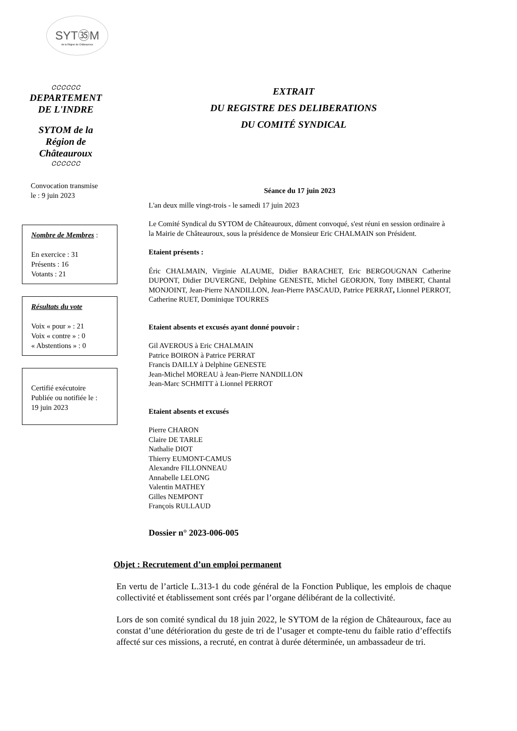SYT㉟M
de la Région de Châteauroux
ᏣᏣᏣᏣᏣᏣ
DEPARTEMENT
DE L'INDRE
SYTOM de la
Région de
Châteauroux
ᏣᏣᏣᏣᏣᏣ
Convocation transmise
le : 9 juin 2023
Nombre de Membres :
En exercice : 31
Présents : 16
Votants : 21
Résultats du vote
Voix « pour » : 21
Voix « contre » : 0
« Abstentions » : 0
Certifié exécutoire
Publiée ou notifiée le :
19 juin 2023
EXTRAIT
DU REGISTRE DES DELIBERATIONS
DU COMITÉ SYNDICAL
Séance du 17 juin 2023
L'an deux mille vingt-trois - le samedi 17 juin 2023
Le Comité Syndical du SYTOM de Châteauroux, dûment convoqué, s'est réuni en session ordinaire à la Mairie de Châteauroux, sous la présidence de Monsieur Eric CHALMAIN son Président.
Etaient présents :
Éric CHALMAIN, Virginie ALAUME, Didier BARACHET, Eric BERGOUGNAN Catherine DUPONT, Didier DUVERGNE, Delphine GENESTE, Michel GEORJON, Tony IMBERT, Chantal MONJOINT, Jean-Pierre NANDILLON, Jean-Pierre PASCAUD, Patrice PERRAT, Lionnel PERROT, Catherine RUET, Dominique TOURRES
Etaient absents et excusés ayant donné pouvoir :
Gil AVEROUS à Eric CHALMAIN
Patrice BOIRON à Patrice PERRAT
Francis DAILLY à Delphine GENESTE
Jean-Michel MOREAU à Jean-Pierre NANDILLON
Jean-Marc SCHMITT à Lionnel PERROT
Etaient absents et excusés
Pierre CHARON
Claire DE TARLE
Nathalie DIOT
Thierry EUMONT-CAMUS
Alexandre FILLONNEAU
Annabelle LELONG
Valentin MATHEY
Gilles NEMPONT
François RULLAUD
Dossier n° 2023-006-005
Objet : Recrutement d’un emploi permanent
En vertu de l’article L.313-1 du code général de la Fonction Publique, les emplois de chaque collectivité et établissement sont créés par l’organe délibérant de la collectivité.
Lors de son comité syndical du 18 juin 2022, le SYTOM de la région de Châteauroux, face au constat d’une détérioration du geste de tri de l’usager et compte-tenu du faible ratio d’effectifs affecté sur ces missions, a recruté, en contrat à durée déterminée, un ambassadeur de tri.